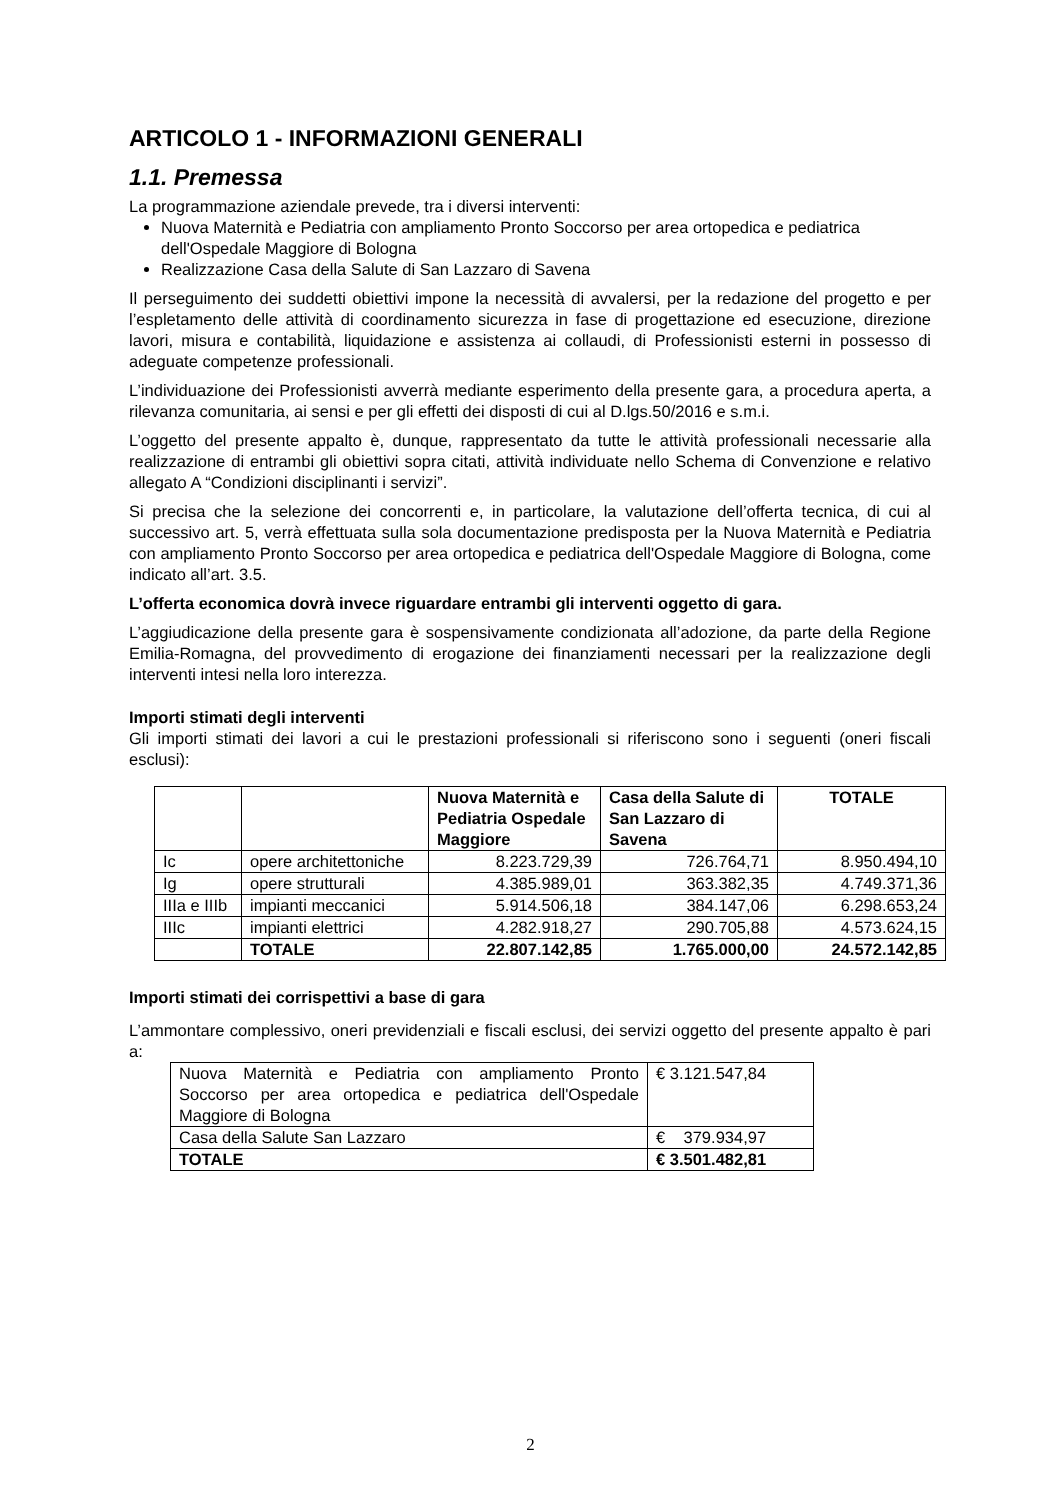ARTICOLO 1 - INFORMAZIONI GENERALI
1.1. Premessa
La programmazione aziendale prevede, tra i diversi interventi:
Nuova Maternità e Pediatria con ampliamento Pronto Soccorso per area ortopedica e pediatrica dell'Ospedale Maggiore di Bologna
Realizzazione Casa della Salute di San Lazzaro di Savena
Il perseguimento dei suddetti obiettivi impone la necessità di avvalersi, per la redazione del progetto e per l’espletamento delle attività di coordinamento sicurezza in fase di progettazione ed esecuzione, direzione lavori, misura e contabilità, liquidazione e assistenza ai collaudi, di Professionisti esterni in possesso di adeguate competenze professionali.
L’individuazione dei Professionisti avverrà mediante esperimento della presente gara, a procedura aperta, a rilevanza comunitaria, ai sensi e per gli effetti dei disposti di cui al D.lgs.50/2016 e s.m.i.
L’oggetto del presente appalto è, dunque, rappresentato da tutte le attività professionali necessarie alla realizzazione di entrambi gli obiettivi sopra citati, attività individuate nello Schema di Convenzione e relativo allegato A “Condizioni disciplinanti i servizi”.
Si precisa che la selezione dei concorrenti e, in particolare, la valutazione dell’offerta tecnica, di cui al successivo art. 5, verrà effettuata sulla sola documentazione predisposta per la Nuova Maternità e Pediatria con ampliamento Pronto Soccorso per area ortopedica e pediatrica dell'Ospedale Maggiore di Bologna, come indicato all’art. 3.5.
L’offerta economica dovrà invece riguardare entrambi gli interventi oggetto di gara.
L’aggiudicazione della presente gara è sospensivamente condizionata all’adozione, da parte della Regione Emilia-Romagna, del provvedimento di erogazione dei finanziamenti necessari per la realizzazione degli interventi intesi nella loro interezza.
Importi stimati degli interventi
Gli importi stimati dei lavori a cui le prestazioni professionali si riferiscono sono i seguenti (oneri fiscali esclusi):
| | | Nuova Maternità e Pediatria Ospedale Maggiore | Casa della Salute di San Lazzaro di Savena | TOTALE |
| --- | --- | --- | --- | --- |
| Ic | opere architettoniche | 8.223.729,39 | 726.764,71 | 8.950.494,10 |
| Ig | opere strutturali | 4.385.989,01 | 363.382,35 | 4.749.371,36 |
| IIIa e IIIb | impianti meccanici | 5.914.506,18 | 384.147,06 | 6.298.653,24 |
| IIIc | impianti elettrici | 4.282.918,27 | 290.705,88 | 4.573.624,15 |
| | TOTALE | 22.807.142,85 | 1.765.000,00 | 24.572.142,85 |
Importi stimati dei corrispettivi a base di gara
L’ammontare complessivo, oneri previdenziali e fiscali esclusi, dei servizi oggetto del presente appalto è pari a:
| Nuova Maternità e Pediatria con ampliamento Pronto Soccorso per area ortopedica e pediatrica dell'Ospedale Maggiore di Bologna | € 3.121.547,84 |
| Casa della Salute San Lazzaro | € 379.934,97 |
| TOTALE | € 3.501.482,81 |
2